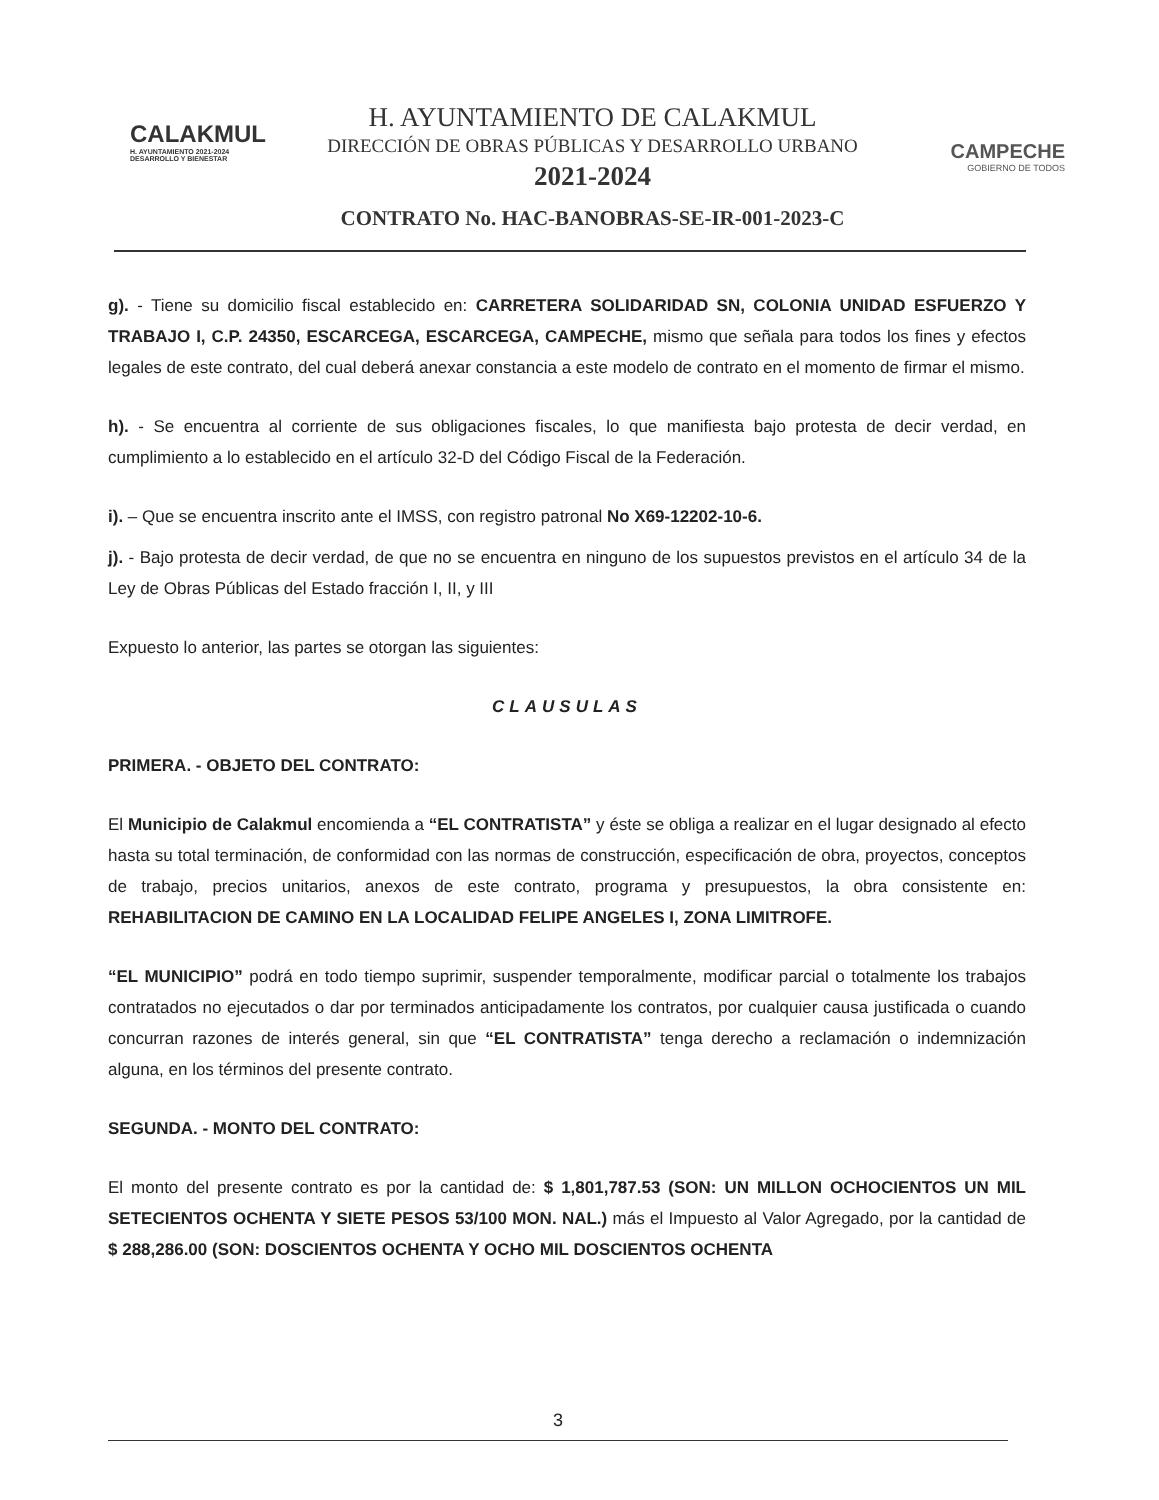CALAKMUL
H. AYUNTAMIENTO 2021-2024 DESARROLLO Y BIENESTAR
H. AYUNTAMIENTO DE CALAKMUL
DIRECCIÓN DE OBRAS PÚBLICAS Y DESARROLLO URBANO
2021-2024
CONTRATO No. HAC-BANOBRAS-SE-IR-001-2023-C
CAMPECHE
GOBIERNO DE TODOS
g). - Tiene su domicilio fiscal establecido en: CARRETERA SOLIDARIDAD SN, COLONIA UNIDAD ESFUERZO Y TRABAJO I, C.P. 24350, ESCARCEGA, ESCARCEGA, CAMPECHE, mismo que señala para todos los fines y efectos legales de este contrato, del cual deberá anexar constancia a este modelo de contrato en el momento de firmar el mismo.
h). - Se encuentra al corriente de sus obligaciones fiscales, lo que manifiesta bajo protesta de decir verdad, en cumplimiento a lo establecido en el artículo 32-D del Código Fiscal de la Federación.
i). – Que se encuentra inscrito ante el IMSS, con registro patronal No X69-12202-10-6.
j). - Bajo protesta de decir verdad, de que no se encuentra en ninguno de los supuestos previstos en el artículo 34 de la Ley de Obras Públicas del Estado fracción I, II, y III
Expuesto lo anterior, las partes se otorgan las siguientes:
CLAUSULAS
PRIMERA. - OBJETO DEL CONTRATO:
El Municipio de Calakmul encomienda a “EL CONTRATISTA” y éste se obliga a realizar en el lugar designado al efecto hasta su total terminación, de conformidad con las normas de construcción, especificación de obra, proyectos, conceptos de trabajo, precios unitarios, anexos de este contrato, programa y presupuestos, la obra consistente en: REHABILITACION DE CAMINO EN LA LOCALIDAD FELIPE ANGELES I, ZONA LIMITROFE.
“EL MUNICIPIO” podrá en todo tiempo suprimir, suspender temporalmente, modificar parcial o totalmente los trabajos contratados no ejecutados o dar por terminados anticipadamente los contratos, por cualquier causa justificada o cuando concurran razones de interés general, sin que “EL CONTRATISTA” tenga derecho a reclamación o indemnización alguna, en los términos del presente contrato.
SEGUNDA. - MONTO DEL CONTRATO:
El monto del presente contrato es por la cantidad de: $ 1,801,787.53 (SON: UN MILLON OCHOCIENTOS UN MIL SETECIENTOS OCHENTA Y SIETE PESOS 53/100 MON. NAL.) más el Impuesto al Valor Agregado, por la cantidad de $ 288,286.00 (SON: DOSCIENTOS OCHENTA Y OCHO MIL DOSCIENTOS OCHENTA
3